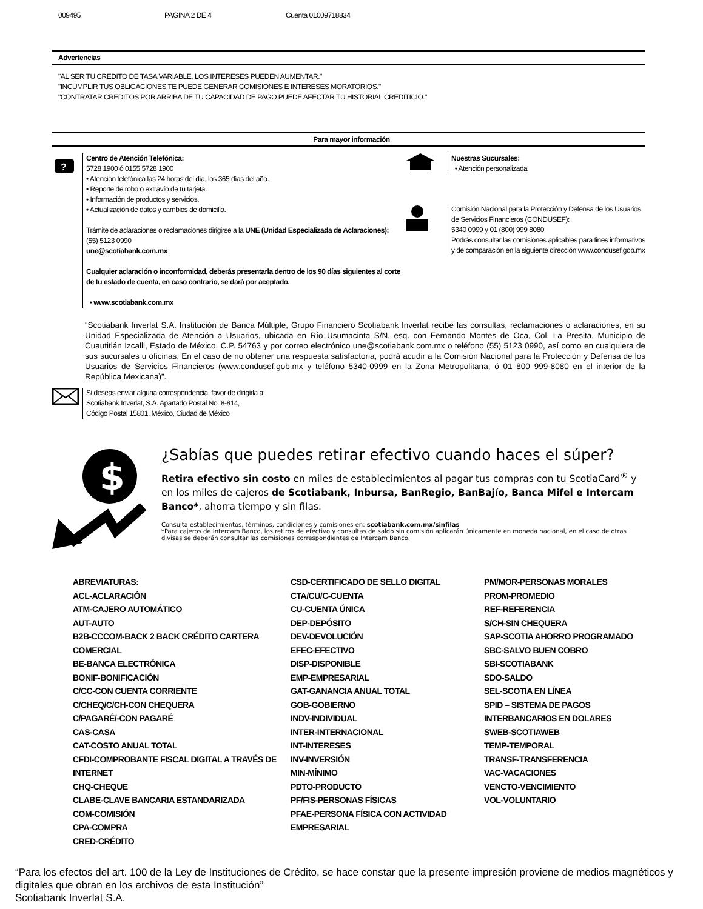009495 PAGINA 2 DE 4 Cuenta 01009718834
Advertencias
"AL SER TU CREDITO DE TASA VARIABLE, LOS INTERESES PUEDEN AUMENTAR."
"INCUMPLIR TUS OBLIGACIONES TE PUEDE GENERAR COMISIONES E INTERESES MORATORIOS."
"CONTRATAR CREDITOS POR ARRIBA DE TU CAPACIDAD DE PAGO PUEDE AFECTAR TU HISTORIAL CREDITICIO."
Para mayor información
?
Centro de Atención Telefónica:
5728 1900 ó 0155 5728 1900
• Atención telefónica las 24 horas del día, los 365 días del año.
• Reporte de robo o extravío de tu tarjeta.
• Información de productos y servicios.
• Actualización de datos y cambios de domicilio.
Trámite de aclaraciones o reclamaciones dirigirse a la UNE (Unidad Especializada de Aclaraciones):
(55) 5123 0990
une@scotiabank.com.mx
Cualquier aclaración o inconformidad, deberás presentarla dentro de los 90 días siguientes al corte de tu estado de cuenta, en caso contrario, se dará por aceptado.
• www.scotiabank.com.mx
Nuestras Sucursales:
• Atención personalizada
Comisión Nacional para la Protección y Defensa de los Usuarios de Servicios Financieros (CONDUSEF):
5340 0999 y 01 (800) 999 8080
Podrás consultar las comisiones aplicables para fines informativos y de comparación en la siguiente dirección www.condusef.gob.mx
“Scotiabank Inverlat S.A. Institución de Banca Múltiple, Grupo Financiero Scotiabank Inverlat recibe las consultas, reclamaciones o aclaraciones, en su Unidad Especializada de Atención a Usuarios, ubicada en Río Usumacinta S/N, esq. con Fernando Montes de Oca, Col. La Presita, Municipio de Cuautitlán Izcalli, Estado de México, C.P. 54763 y por correo electrónico une@scotiabank.com.mx o teléfono (55) 5123 0990, así como en cualquiera de sus sucursales u oficinas. En el caso de no obtener una respuesta satisfactoria, podrá acudir a la Comisión Nacional para la Protección y Defensa de los Usuarios de Servicios Financieros (www.condusef.gob.mx y teléfono 5340-0999 en la Zona Metropolitana, ó 01 800 999-8080 en el interior de la República Mexicana)”.
Si deseas enviar alguna correspondencia, favor de dirigirla a:
Scotiabank Inverlat, S.A. Apartado Postal No. 8-814,
Código Postal 15801, México, Ciudad de México
$
¿Sabías que puedes retirar efectivo cuando haces el súper?
Retira efectivo sin costo en miles de establecimientos al pagar tus compras con tu ScotiaCard<sup>®</sup> y en los miles de cajeros de Scotiabank, Inbursa, BanRegio, BanBajío, Banca Mifel e Intercam Banco*, ahorra tiempo y sin filas.
Consulta establecimientos, términos, condiciones y comisiones en: scotiabank.com.mx/sinfilas
*Para cajeros de Intercam Banco, los retiros de efectivo y consultas de saldo sin comisión aplicarán únicamente en moneda nacional, en el caso de otras divisas se deberán consultar las comisiones correspondientes de Intercam Banco.
ABREVIATURAS:
ACL-ACLARACIÓN
ATM-CAJERO AUTOMÁTICO
AUT-AUTO
B2B-CCCOM-BACK 2 BACK CRÉDITO CARTERA COMERCIAL
BE-BANCA ELECTRÓNICA
BONIF-BONIFICACIÓN
C/CC-CON CUENTA CORRIENTE
C/CHEQ/C/CH-CON CHEQUERA
C/PAGARÉ/-CON PAGARÉ
CAS-CASA
CAT-COSTO ANUAL TOTAL
CFDI-COMPROBANTE FISCAL DIGITAL A TRAVÉS DE INTERNET
CHQ-CHEQUE
CLABE-CLAVE BANCARIA ESTANDARIZADA
COM-COMISIÓN
CPA-COMPRA
CRED-CRÉDITO
CSD-CERTIFICADO DE SELLO DIGITAL
CTA/CU/C-CUENTA
CU-CUENTA ÚNICA
DEP-DEPÓSITO
DEV-DEVOLUCIÓN
EFEC-EFECTIVO
DISP-DISPONIBLE
EMP-EMPRESARIAL
GAT-GANANCIA ANUAL TOTAL
GOB-GOBIERNO
INDV-INDIVIDUAL
INTER-INTERNACIONAL
INT-INTERESES
INV-INVERSIÓN
MIN-MÍNIMO
PDTO-PRODUCTO
PF/FIS-PERSONAS FÍSICAS
PFAE-PERSONA FÍSICA CON ACTIVIDAD EMPRESARIAL
PM/MOR-PERSONAS MORALES
PROM-PROMEDIO
REF-REFERENCIA
S/CH-SIN CHEQUERA
SAP-SCOTIA AHORRO PROGRAMADO
SBC-SALVO BUEN COBRO
SBI-SCOTIABANK
SDO-SALDO
SEL-SCOTIA EN LÍNEA
SPID – SISTEMA DE PAGOS
INTERBANCARIOS EN DOLARES
SWEB-SCOTIAWEB
TEMP-TEMPORAL
TRANSF-TRANSFERENCIA
VAC-VACACIONES
VENCTO-VENCIMIENTO
VOL-VOLUNTARIO
“Para los efectos del art. 100 de la Ley de Instituciones de Crédito, se hace constar que la presente impresión proviene de medios magnéticos y digitales que obran en los archivos de esta Institución”
Scotiabank Inverlat S.A.